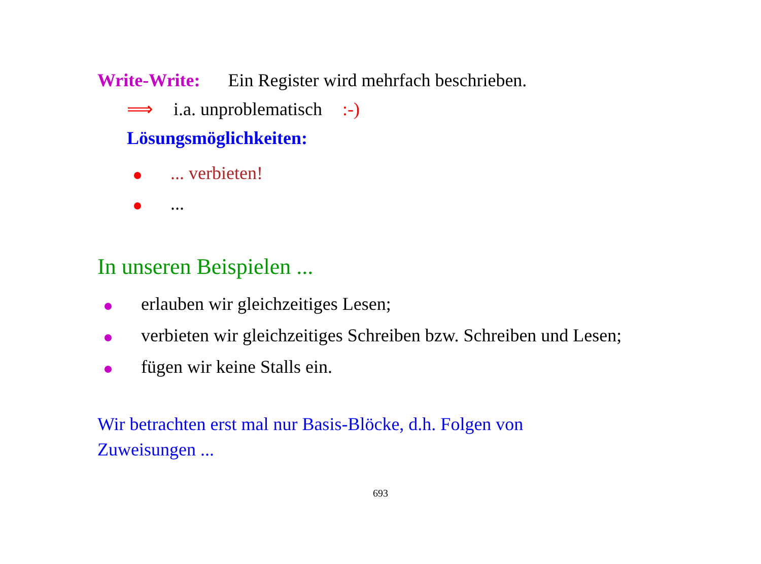Write-Write: Ein Register wird mehrfach beschrieben.
⟹ i.a. unproblematisch:-)
Lösungsmöglichkeiten:
... verbieten!
...
In unseren Beispielen ...
erlauben wir gleichzeitiges Lesen;
verbieten wir gleichzeitiges Schreiben bzw. Schreiben und Lesen;
fügen wir keine Stalls ein.
Wir betrachten erst mal nur Basis-Blöcke, d.h. Folgen von Zuweisungen ...
693